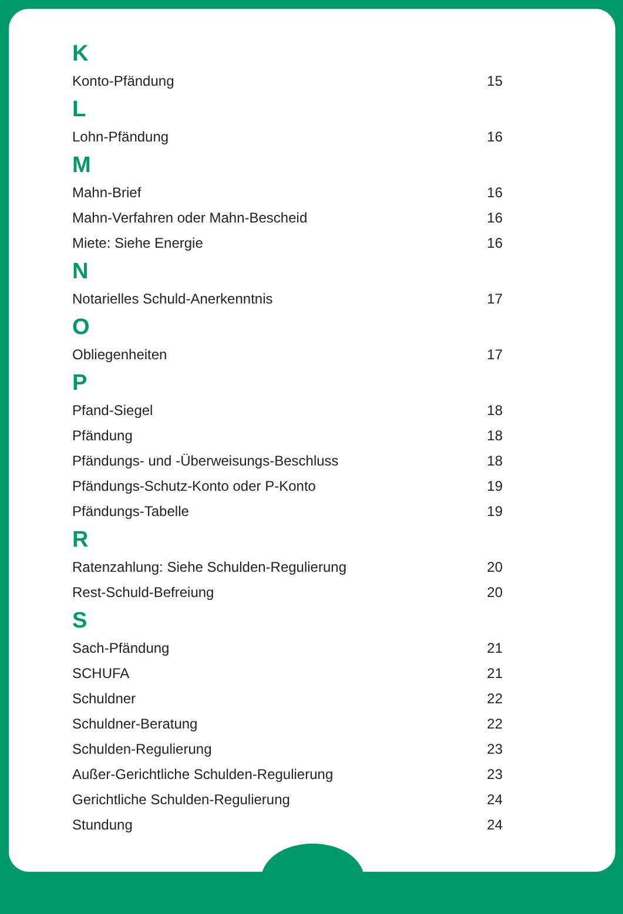K
Konto-Pfändung 15
L
Lohn-Pfändung 16
M
Mahn-Brief 16
Mahn-Verfahren oder Mahn-Bescheid 16
Miete: Siehe Energie 16
N
Notarielles Schuld-Anerkenntnis 17
O
Obliegenheiten 17
P
Pfand-Siegel 18
Pfändung 18
Pfändungs- und -Überweisungs-Beschluss 18
Pfändungs-Schutz-Konto oder P-Konto 19
Pfändungs-Tabelle 19
R
Ratenzahlung: Siehe Schulden-Regulierung 20
Rest-Schuld-Befreiung 20
S
Sach-Pfändung 21
SCHUFA 21
Schuldner 22
Schuldner-Beratung 22
Schulden-Regulierung 23
Außer-Gerichtliche Schulden-Regulierung 23
Gerichtliche Schulden-Regulierung 24
Stundung 24